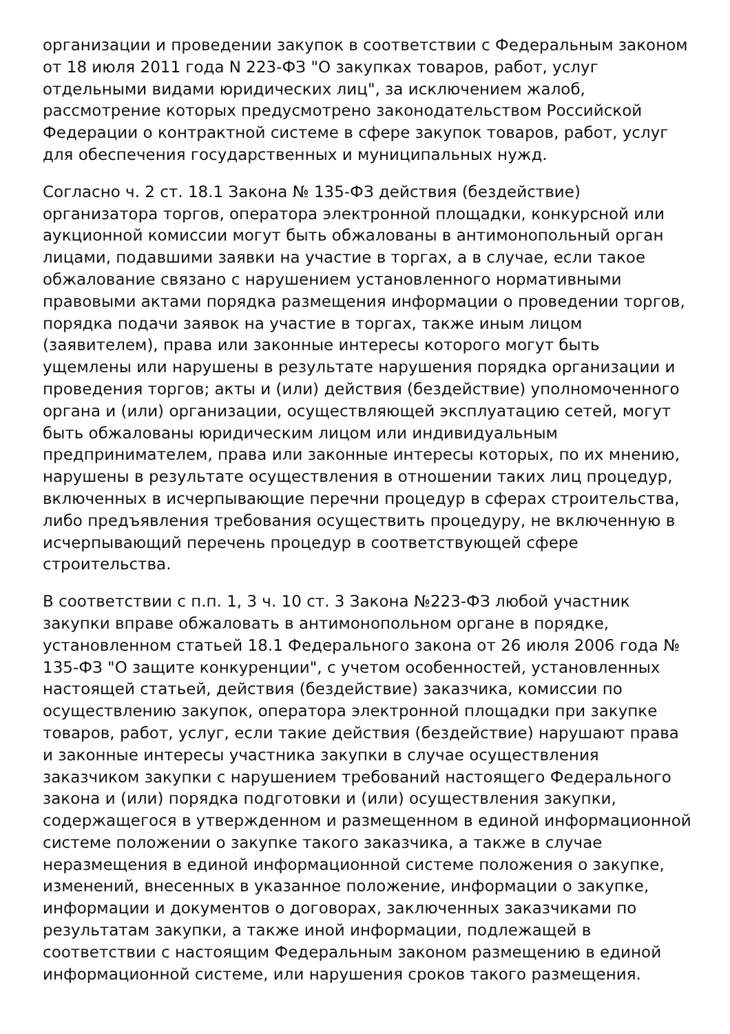организации и проведении закупок в соответствии с Федеральным законом от 18 июля 2011 года N 223-ФЗ "О закупках товаров, работ, услуг отдельными видами юридических лиц", за исключением жалоб, рассмотрение которых предусмотрено законодательством Российской Федерации о контрактной системе в сфере закупок товаров, работ, услуг для обеспечения государственных и муниципальных нужд.
Согласно ч. 2 ст. 18.1 Закона № 135-ФЗ действия (бездействие) организатора торгов, оператора электронной площадки, конкурсной или аукционной комиссии могут быть обжалованы в антимонопольный орган лицами, подавшими заявки на участие в торгах, а в случае, если такое обжалование связано с нарушением установленного нормативными правовыми актами порядка размещения информации о проведении торгов, порядка подачи заявок на участие в торгах, также иным лицом (заявителем), права или законные интересы которого могут быть ущемлены или нарушены в результате нарушения порядка организации и проведения торгов; акты и (или) действия (бездействие) уполномоченного органа и (или) организации, осуществляющей эксплуатацию сетей, могут быть обжалованы юридическим лицом или индивидуальным предпринимателем, права или законные интересы которых, по их мнению, нарушены в результате осуществления в отношении таких лиц процедур, включенных в исчерпывающие перечни процедур в сферах строительства, либо предъявления требования осуществить процедуру, не включенную в исчерпывающий перечень процедур в соответствующей сфере строительства.
В соответствии с п.п. 1, 3 ч. 10 ст. 3 Закона №223-ФЗ любой участник закупки вправе обжаловать в антимонопольном органе в порядке, установленном статьей 18.1 Федерального закона от 26 июля 2006 года № 135-ФЗ "О защите конкуренции", с учетом особенностей, установленных настоящей статьей, действия (бездействие) заказчика, комиссии по осуществлению закупок, оператора электронной площадки при закупке товаров, работ, услуг, если такие действия (бездействие) нарушают права и законные интересы участника закупки в случае осуществления заказчиком закупки с нарушением требований настоящего Федерального закона и (или) порядка подготовки и (или) осуществления закупки, содержащегося в утвержденном и размещенном в единой информационной системе положении о закупке такого заказчика, а также в случае неразмещения в единой информационной системе положения о закупке, изменений, внесенных в указанное положение, информации о закупке, информации и документов о договорах, заключенных заказчиками по результатам закупки, а также иной информации, подлежащей в соответствии с настоящим Федеральным законом размещению в единой информационной системе, или нарушения сроков такого размещения.